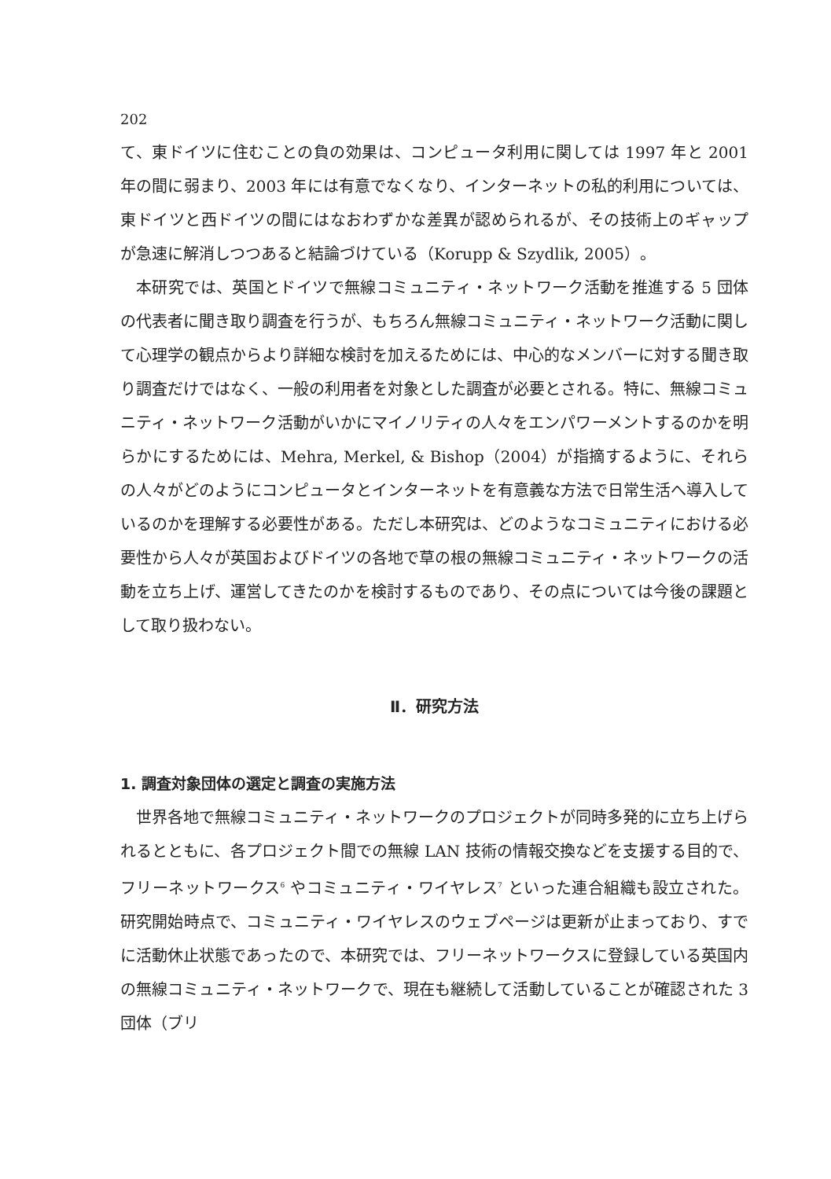202
て、東ドイツに住むことの負の効果は、コンピュータ利用に関しては 1997 年と 2001 年の間に弱まり、2003 年には有意でなくなり、インターネットの私的利用については、東ドイツと西ドイツの間にはなおわずかな差異が認められるが、その技術上のギャップが急速に解消しつつあると結論づけている（Korupp & Szydlik, 2005）。
本研究では、英国とドイツで無線コミュニティ・ネットワーク活動を推進する 5 団体の代表者に聞き取り調査を行うが、もちろん無線コミュニティ・ネットワーク活動に関して心理学の観点からより詳細な検討を加えるためには、中心的なメンバーに対する聞き取り調査だけではなく、一般の利用者を対象とした調査が必要とされる。特に、無線コミュニティ・ネットワーク活動がいかにマイノリティの人々をエンパワーメントするのかを明らかにするためには、Mehra, Merkel, & Bishop（2004）が指摘するように、それらの人々がどのようにコンピュータとインターネットを有意義な方法で日常生活へ導入しているのかを理解する必要性がある。ただし本研究は、どのようなコミュニティにおける必要性から人々が英国およびドイツの各地で草の根の無線コミュニティ・ネットワークの活動を立ち上げ、運営してきたのかを検討するものであり、その点については今後の課題として取り扱わない。
Ⅱ．研究方法
1. 調査対象団体の選定と調査の実施方法
世界各地で無線コミュニティ・ネットワークのプロジェクトが同時多発的に立ち上げられるとともに、各プロジェクト間での無線 LAN 技術の情報交換などを支援する目的で、フリーネットワークス<sup>6</sup> やコミュニティ・ワイヤレス<sup>7</sup> といった連合組織も設立された。研究開始時点で、コミュニティ・ワイヤレスのウェブページは更新が止まっており、すでに活動休止状態であったので、本研究では、フリーネットワークスに登録している英国内の無線コミュニティ・ネットワークで、現在も継続して活動していることが確認された 3 団体（ブリ